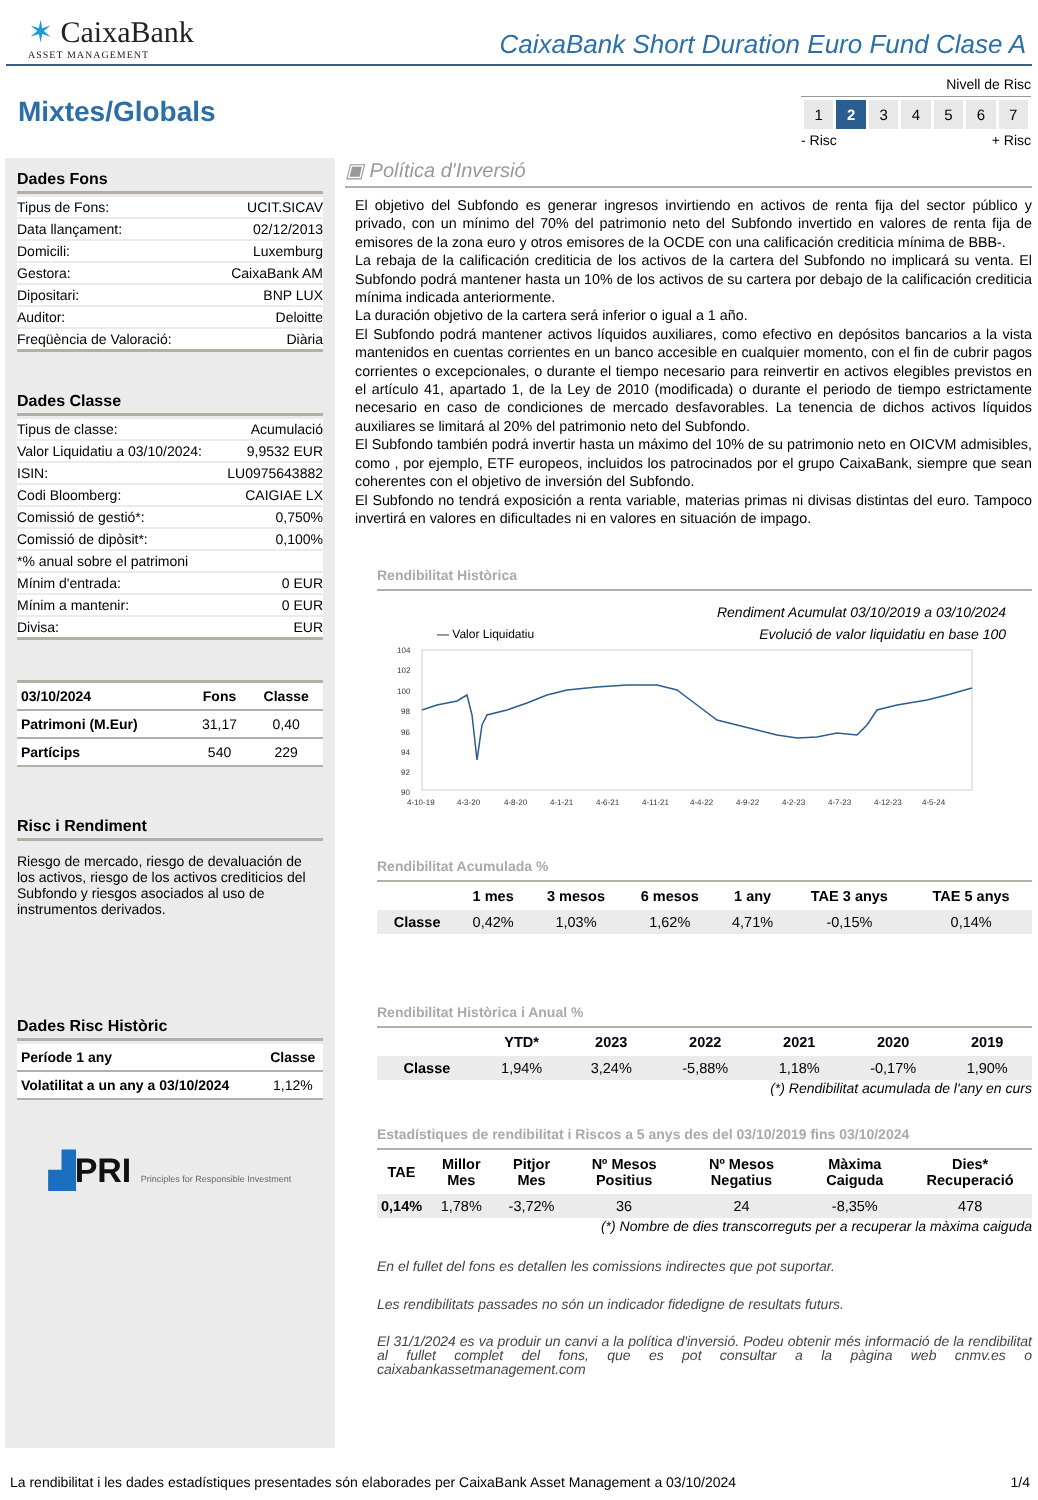✶ CaixaBank
ASSET MANAGEMENT
CaixaBank Short Duration Euro Fund Clase A
Mixtes/Globals
Nivell de Risc
| 1 | 2 | 3 | 4 | 5 | 6 | 7 |
- Risc + Risc
Dades Fons
| Tipus de Fons: | UCIT.SICAV |
| Data llançament: | 02/12/2013 |
| Domicili: | Luxemburg |
| Gestora: | CaixaBank AM |
| Dipositari: | BNP LUX |
| Auditor: | Deloitte |
| Freqüència de Valoració: | Diària |
Dades Classe
| Tipus de classe: | Acumulació |
| Valor Liquidatiu a 03/10/2024: | 9,9532 EUR |
| ISIN: | LU0975643882 |
| Codi Bloomberg: | CAIGIAE LX |
| Comissió de gestió*: | 0,750% |
| Comissió de dipòsit*: | 0,100% |
| *% anual sobre el patrimoni | |
| Mínim d'entrada: | 0 EUR |
| Mínim a mantenir: | 0 EUR |
| Divisa: | EUR |
| 03/10/2024 | Fons | Classe |
| --- | --- | --- |
| Patrimoni (M.Eur) | 31,17 | 0,40 |
| Partícips | 540 | 229 |
Risc i Rendiment
Riesgo de mercado, riesgo de devaluación de los activos, riesgo de los activos crediticios del Subfondo y riesgos asociados al uso de instrumentos derivados.
Dades Risc Històric
| Període 1 any | Classe |
| --- | --- |
| Volatilitat a un any a 03/10/2024 | 1,12% |
▟PRI Principles for Responsible Investment
▣ Política d'Inversió
El objetivo del Subfondo es generar ingresos invirtiendo en activos de renta fija del sector público y privado, con un mínimo del 70% del patrimonio neto del Subfondo invertido en valores de renta fija de emisores de la zona euro y otros emisores de la OCDE con una calificación crediticia mínima de BBB-.
La rebaja de la calificación crediticia de los activos de la cartera del Subfondo no implicará su venta. El Subfondo podrá mantener hasta un 10% de los activos de su cartera por debajo de la calificación crediticia mínima indicada anteriormente.
La duración objetivo de la cartera será inferior o igual a 1 año.
El Subfondo podrá mantener activos líquidos auxiliares, como efectivo en depósitos bancarios a la vista mantenidos en cuentas corrientes en un banco accesible en cualquier momento, con el fin de cubrir pagos corrientes o excepcionales, o durante el tiempo necesario para reinvertir en activos elegibles previstos en el artículo 41, apartado 1, de la Ley de 2010 (modificada) o durante el periodo de tiempo estrictamente necesario en caso de condiciones de mercado desfavorables. La tenencia de dichos activos líquidos auxiliares se limitará al 20% del patrimonio neto del Subfondo.
El Subfondo también podrá invertir hasta un máximo del 10% de su patrimonio neto en OICVM admisibles, como , por ejemplo, ETF europeos, incluidos los patrocinados por el grupo CaixaBank, siempre que sean coherentes con el objetivo de inversión del Subfondo.
El Subfondo no tendrá exposición a renta variable, materias primas ni divisas distintas del euro. Tampoco invertirá en valores en dificultades ni en valores en situación de impago.
Rendibilitat Històrica
Rendiment Acumulat 03/10/2019 a 03/10/2024
— Valor Liquidatiu Evolució de valor liquidatiu en base 100
104
102
100
98
96
94
92
90
4-10-19
4-3-20
4-8-20
4-1-21
4-6-21
4-11-21
4-4-22
4-9-22
4-2-23
4-7-23
4-12-23
4-5-24
Rendibilitat Acumulada %
| | 1 mes | 3 mesos | 6 mesos | 1 any | TAE 3 anys | TAE 5 anys |
| --- | --- | --- | --- | --- | --- | --- |
| Classe | 0,42% | 1,03% | 1,62% | 4,71% | -0,15% | 0,14% |
Rendibilitat Històrica i Anual %
| | YTD* | 2023 | 2022 | 2021 | 2020 | 2019 |
| --- | --- | --- | --- | --- | --- | --- |
| Classe | 1,94% | 3,24% | -5,88% | 1,18% | -0,17% | 1,90% |
(*) Rendibilitat acumulada de l'any en curs
Estadístiques de rendibilitat i Riscos a 5 anys des del 03/10/2019 fins 03/10/2024
| TAE | Millor Mes | Pitjor Mes | Nº Mesos Positius | Nº Mesos Negatius | Màxima Caiguda | Dies* Recuperació |
| --- | --- | --- | --- | --- | --- | --- |
| 0,14% | 1,78% | -3,72% | 36 | 24 | -8,35% | 478 |
(*) Nombre de dies transcorreguts per a recuperar la màxima caiguda
En el fullet del fons es detallen les comissions indirectes que pot suportar.
Les rendibilitats passades no són un indicador fidedigne de resultats futurs.
El 31/1/2024 es va produir un canvi a la política d'inversió. Podeu obtenir més informació de la rendibilitat al fullet complet del fons, que es pot consultar a la pàgina web cnmv.es o caixabankassetmanagement.com
La rendibilitat i les dades estadístiques presentades són elaborades per CaixaBank Asset Management a 03/10/2024 1/4